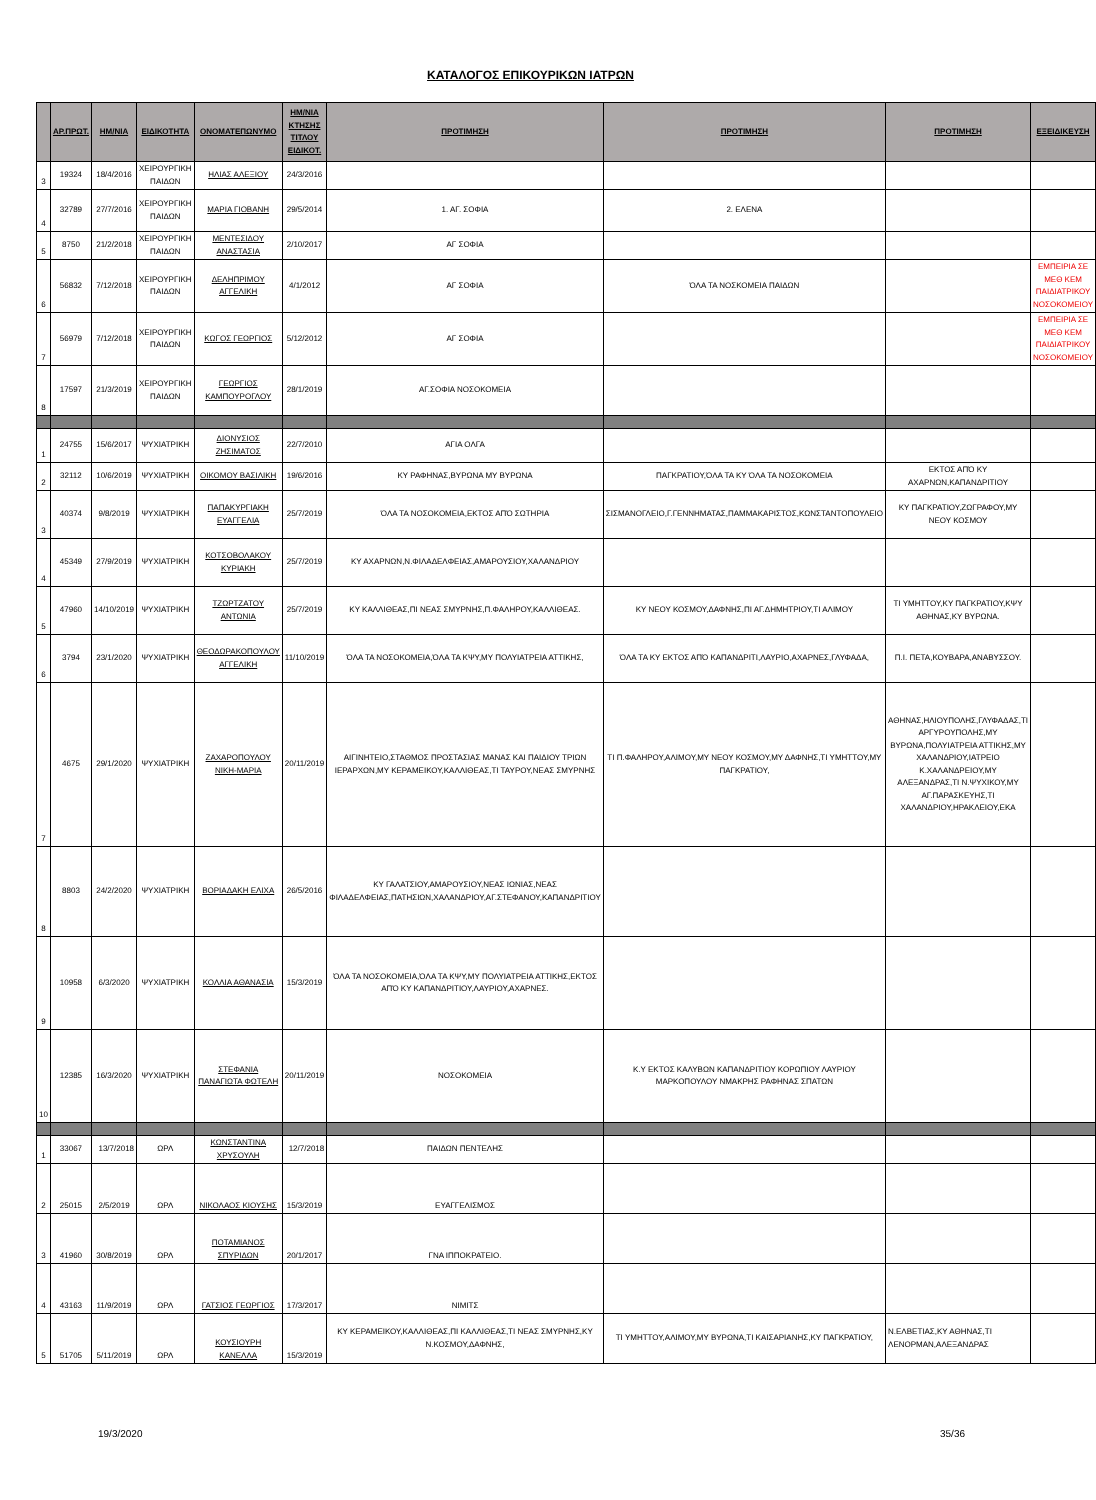ΚΑΤΑΛΟΓΟΣ ΕΠΙΚΟΥΡΙΚΩΝ ΙΑΤΡΩΝ
| | ΑΡ.ΠΡΩΤ. | ΗΜ/ΝΙΑ | ΕΙΔΙΚΟΤΗΤΑ | ΟΝΟΜΑΤΕΠΩΝΥΜΟ | ΗΜ/ΝΙΑ ΚΤΗΣΗΣ ΤΙΤΛΟΥ ΕΙΔΙΚΟΤ. | ΠΡΟΤΙΜΗΣΗ | ΠΡΟΤΙΜΗΣΗ | ΠΡΟΤΙΜΗΣΗ | ΕΞΕΙΔΙΚΕΥΣΗ |
| --- | --- | --- | --- | --- | --- | --- | --- | --- | --- |
| 3 | 19324 | 18/4/2016 | ΧΕΙΡΟΥΡΓΙΚΗ ΠΑΙΔΩΝ | ΗΛΙΑΣ ΑΛΕΞΙΟΥ | 24/3/2016 | | | | |
| 4 | 32789 | 27/7/2016 | ΧΕΙΡΟΥΡΓΙΚΗ ΠΑΙΔΩΝ | ΜΑΡΙΑ ΓΙΟΒΑΝΗ | 29/5/2014 | 1. ΑΓ. ΣΟΦΙΑ | 2. ΕΛΕΝΑ | | |
| 5 | 8750 | 21/2/2018 | ΧΕΙΡΟΥΡΓΙΚΗ ΠΑΙΔΩΝ | ΜΕΝΤΕΣΙΔΟΥ ΑΝΑΣΤΑΣΙΑ | 2/10/2017 | ΑΓ ΣΟΦΙΑ | | | |
| 6 | 56832 | 7/12/2018 | ΧΕΙΡΟΥΡΓΙΚΗ ΠΑΙΔΩΝ | ΔΕΛΗΠΡΙΜΟΥ ΑΓΓΕΛΙΚΗ | 4/1/2012 | ΑΓ ΣΟΦΙΑ | ΌΛΑ ΤΑ ΝΟΣΚΟΜΕΙΑ ΠΑΙΔΩΝ | | ΕΜΠΕΙΡΙΑ ΣΕ ΜΕΘ ΚΕΜ ΠΑΙΔΙΑΤΡΙΚΟΥ ΝΟΣΟΚΟΜΕΙΟΥ |
| 7 | 56979 | 7/12/2018 | ΧΕΙΡΟΥΡΓΙΚΗ ΠΑΙΔΩΝ | ΚΩΓΟΣ ΓΕΩΡΓΙΟΣ | 5/12/2012 | ΑΓ ΣΟΦΙΑ | | | ΕΜΠΕΙΡΙΑ ΣΕ ΜΕΘ ΚΕΜ ΠΑΙΔΙΑΤΡΙΚΟΥ ΝΟΣΟΚΟΜΕΙΟΥ |
| 8 | 17597 | 21/3/2019 | ΧΕΙΡΟΥΡΓΙΚΗ ΠΑΙΔΩΝ | ΓΕΩΡΓΙΟΣ ΚΑΜΠΟΥΡΟΓΛΟΥ | 28/1/2019 | ΑΓ.ΣΟΦΙΑ ΝΟΣΟΚΟΜΕΙΑ | | | |
| 1 | 24755 | 15/6/2017 | ΨΥΧΙΑΤΡΙΚΗ | ΔΙΟΝΥΣΙΟΣ ΖΗΣΙΜΑΤΟΣ | 22/7/2010 | ΑΓΙΑ ΟΛΓΑ | | | |
| 2 | 32112 | 10/6/2019 | ΨΥΧΙΑΤΡΙΚΗ | ΟΙΚΟΜΟΥ ΒΑΣΙΛΙΚΗ | 19/6/2016 | ΚΥ ΡΑΦΗΝΑΣ,ΒΥΡΩΝΑ ΜΥ ΒΥΡΩΝΑ | ΠΑΓΚΡΑΤΙΟΥ,ΌΛΑ ΤΑ ΚΥ ΌΛΑ ΤΑ ΝΟΣΟΚΟΜΕΙΑ | ΕΚΤΟΣ ΑΠΌ ΚΥ ΑΧΑΡΝΩΝ,ΚΑΠΑΝΔΡΙΤΙΟΥ | |
| 3 | 40374 | 9/8/2019 | ΨΥΧΙΑΤΡΙΚΗ | ΠΑΠΑΚΥΡΓΙΑΚΗ ΕΥΑΓΓΕΛΙΑ | 25/7/2019 | ΌΛΑ ΤΑ ΝΟΣΟΚΟΜΕΙΑ,ΕΚΤΟΣ ΑΠΌ ΣΩΤΗΡΙΑ | ΣΙΣΜΑΝΟΓΛΕΙΟ,Γ.ΓΕΝΝΗΜΑΤΑΣ,ΠΑΜΜΑΚΑΡΙΣΤΟΣ,ΚΩΝΣΤΑΝΤΟΠΟΥΛΕΙΟ | ΚΥ ΠΑΓΚΡΑΤΙΟΥ,ΖΩΓΡΑΦΟΥ,ΜΥ ΝΕΟΥ ΚΟΣΜΟΥ | |
| 4 | 45349 | 27/9/2019 | ΨΥΧΙΑΤΡΙΚΗ | ΚΟΤΣΟΒΟΛΑΚΟΥ ΚΥΡΙΑΚΗ | 25/7/2019 | ΚΥ ΑΧΑΡΝΩΝ,Ν.ΦΙΛΑΔΕΛΦΕΙΑΣ,ΑΜΑΡΟΥΣΙΟΥ,ΧΑΛΑΝΔΡΙΟΥ | | | |
| 5 | 47960 | 14/10/2019 | ΨΥΧΙΑΤΡΙΚΗ | ΤΖΩΡΤΖΑΤΟΥ ΑΝΤΩΝΙΑ | 25/7/2019 | ΚΥ ΚΑΛΛΙΘΕΑΣ,ΠΙ ΝΕΑΣ ΣΜΥΡΝΗΣ,Π.ΦΑΛΗΡΟΥ,ΚΑΛΛΙΘΕΑΣ. | ΚΥ ΝΕΟΥ ΚΟΣΜΟΥ,ΔΑΦΝΗΣ,ΠΙ ΑΓ.ΔΗΜΗΤΡΙΟΥ,ΤΙ ΑΛΙΜΟΥ | ΤΙ ΥΜΗΤΤΟΥ,ΚΥ ΠΑΓΚΡΑΤΙΟΥ,ΚΨΥ ΑΘΗΝΑΣ,ΚΥ ΒΥΡΩΝΑ. | |
| 6 | 3794 | 23/1/2020 | ΨΥΧΙΑΤΡΙΚΗ | ΘΕΟΔΩΡΑΚΟΠΟΥΛΟΥ ΑΓΓΕΛΙΚΗ | 11/10/2019 | ΌΛΑ ΤΑ ΝΟΣΟΚΟΜΕΙΑ,ΌΛΑ ΤΑ ΚΨΥ,ΜΥ ΠΟΛΥΙΑΤΡΕΙΑ ΑΤΤΙΚΗΣ, | ΌΛΑ ΤΑ ΚΥ ΕΚΤΟΣ ΑΠΌ ΚΑΠΑΝΔΡΙΤΙ,ΛΑΥΡΙΟ,ΑΧΑΡΝΕΣ,ΓΛΥΦΑΔΑ, | Π.Ι. ΠΕΤΑ,ΚΟΥΒΑΡΑ,ΑΝΑΒΥΣΣΟΥ. | |
| 7 | 4675 | 29/1/2020 | ΨΥΧΙΑΤΡΙΚΗ | ΖΑΧΑΡΟΠΟΥΛΟΥ ΝΙΚΗ-ΜΑΡΙΑ | 20/11/2019 | ΑΙΓΙΝΗΤΕΙΟ,ΣΤΑΘΜΟΣ ΠΡΟΣΤΑΣΙΑΣ ΜΑΝΑΣ ΚΑΙ ΠΑΙΔΙΟΥ ΤΡΙΩΝ ΙΕΡΑΡΧΩΝ,ΜΥ ΚΕΡΑΜΕΙΚΟΥ,ΚΑΛΛΙΘΕΑΣ,ΤΙ ΤΑΥΡΟΥ,ΝΕΑΣ ΣΜΥΡΝΗΣ | ΤΙ Π.ΦΑΛΗΡΟΥ,ΑΛΙΜΟΥ,ΜΥ ΝΕΟΥ ΚΟΣΜΟΥ,ΜΥ ΔΑΦΝΗΣ,ΤΙ ΥΜΗΤΤΟΥ,ΜΥ ΠΑΓΚΡΑΤΙΟΥ, | ΑΘΗΝΑΣ,ΗΛΙΟΥΠΟΛΗΣ,ΓΛΥΦΑΔΑΣ,ΤΙ ΑΡΓΥΡΟΥΠΟΛΗΣ,ΜΥ ΒΥΡΩΝΑ,ΠΟΛΥΙΑΤΡΕΙΑ ΑΤΤΙΚΗΣ,ΜΥ ΧΑΛΑΝΔΡΙΟΥ,ΙΑΤΡΕΙΟ Κ.ΧΑΛΑΝΔΡΕΙΟΥ,ΜΥ ΑΛΕΞΑΝΔΡΑΣ,ΤΙ Ν.ΨΥΧΙΚΟΥ,ΜΥ ΑΓ.ΠΑΡΑΣΚΕΥΗΣ,ΤΙ ΧΑΛΑΝΔΡΙΟΥ,ΗΡΑΚΛΕΙΟΥ,ΕΚΑ | |
| 8 | 8803 | 24/2/2020 | ΨΥΧΙΑΤΡΙΚΗ | ΒΟΡΙΑΔΑΚΗ ΕΛΙΧΑ | 26/5/2016 | ΚΥ ΓΑΛΑΤΣΙΟΥ,ΑΜΑΡΟΥΣΙΟΥ,ΝΕΑΣ ΙΩΝΙΑΣ,ΝΕΑΣ ΦΙΛΑΔΕΛΦΕΙΑΣ,ΠΑΤΗΣΙΩΝ,ΧΑΛΑΝΔΡΙΟΥ,ΑΓ.ΣΤΕΦΑΝΟΥ,ΚΑΠΑΝΔΡΙΤΙΟΥ | | | |
| 9 | 10958 | 6/3/2020 | ΨΥΧΙΑΤΡΙΚΗ | ΚΟΛΛΙΑ ΑΘΑΝΑΣΙΑ | 15/3/2019 | ΌΛΑ ΤΑ ΝΟΣΟΚΟΜΕΙΑ,ΌΛΑ ΤΑ ΚΨΥ,ΜΥ ΠΟΛΥΙΑΤΡΕΙΑ ΑΤΤΙΚΗΣ,ΕΚΤΟΣ ΑΠΌ ΚΥ ΚΑΠΑΝΔΡΙΤΙΟΥ,ΛΑΥΡΙΟΥ,ΑΧΑΡΝΕΣ. | | | |
| 10 | 12385 | 16/3/2020 | ΨΥΧΙΑΤΡΙΚΗ | ΣΤΕΦΑΝΙΑ ΠΑΝΑΓΙΩΤΑ ΦΩΤΕΛΗ | 20/11/2019 | ΝΟΣΟΚΟΜΕΙΑ | Κ.Υ ΕΚΤΟΣ ΚΑΛΥΒΩΝ ΚΑΠΑΝΔΡΙΤΙΟΥ ΚΟΡΩΠΙΟΥ ΛΑΥΡΙΟΥ ΜΑΡΚΟΠΟΥΛΟΥ ΝΜΑΚΡΗΣ ΡΑΦΗΝΑΣ ΣΠΑΤΩΝ | | |
| 1 | 33067 | 13/7/2018 | ΩΡΛ | ΚΩΝΣΤΑΝΤΙΝΑ ΧΡΥΣΟΥΛΗ | 12/7/2018 | ΠΑΙΔΩΝ ΠΕΝΤΕΛΗΣ | | | |
| 2 | 25015 | 2/5/2019 | ΩΡΛ | ΝΙΚΟΛΑΟΣ ΚΙΟΥΣΗΣ | 15/3/2019 | ΕΥΑΓΓΕΛΙΣΜΟΣ | | | |
| 3 | 41960 | 30/8/2019 | ΩΡΛ | ΠΟΤΑΜΙΑΝΟΣ ΣΠΥΡΙΔΩΝ | 20/1/2017 | ΓΝΑ ΙΠΠΟΚΡΑΤΕΙΟ. | | | |
| 4 | 43163 | 11/9/2019 | ΩΡΛ | ΓΑΤΣΙΟΣ ΓΕΩΡΓΙΟΣ | 17/3/2017 | ΝΙΜΙΤΣ | | | |
| 5 | 51705 | 5/11/2019 | ΩΡΛ | ΚΟΥΣΙΟΥΡΗ ΚΑΝΕΛΛΑ | 15/3/2019 | ΚΥ ΚΕΡΑΜΕΙΚΟΥ,ΚΑΛΛΙΘΕΑΣ,ΠΙ ΚΑΛΛΙΘΕΑΣ,ΤΙ ΝΕΑΣ ΣΜΥΡΝΗΣ,ΚΥ Ν.ΚΟΣΜΟΥ,ΔΑΦΝΗΣ, | ΤΙ ΥΜΗΤΤΟΥ,ΑΛΙΜΟΥ,ΜΥ ΒΥΡΩΝΑ,ΤΙ ΚΑΙΣΑΡΙΑΝΗΣ,ΚΥ ΠΑΓΚΡΑΤΙΟΥ, | Ν.ΕΛΒΕΤΙΑΣ,ΚΥ ΑΘΗΝΑΣ,ΤΙ ΛΕΝΟΡΜΑΝ,ΑΛΕΞΑΝΔΡΑΣ | |
19/3/2020 35/36